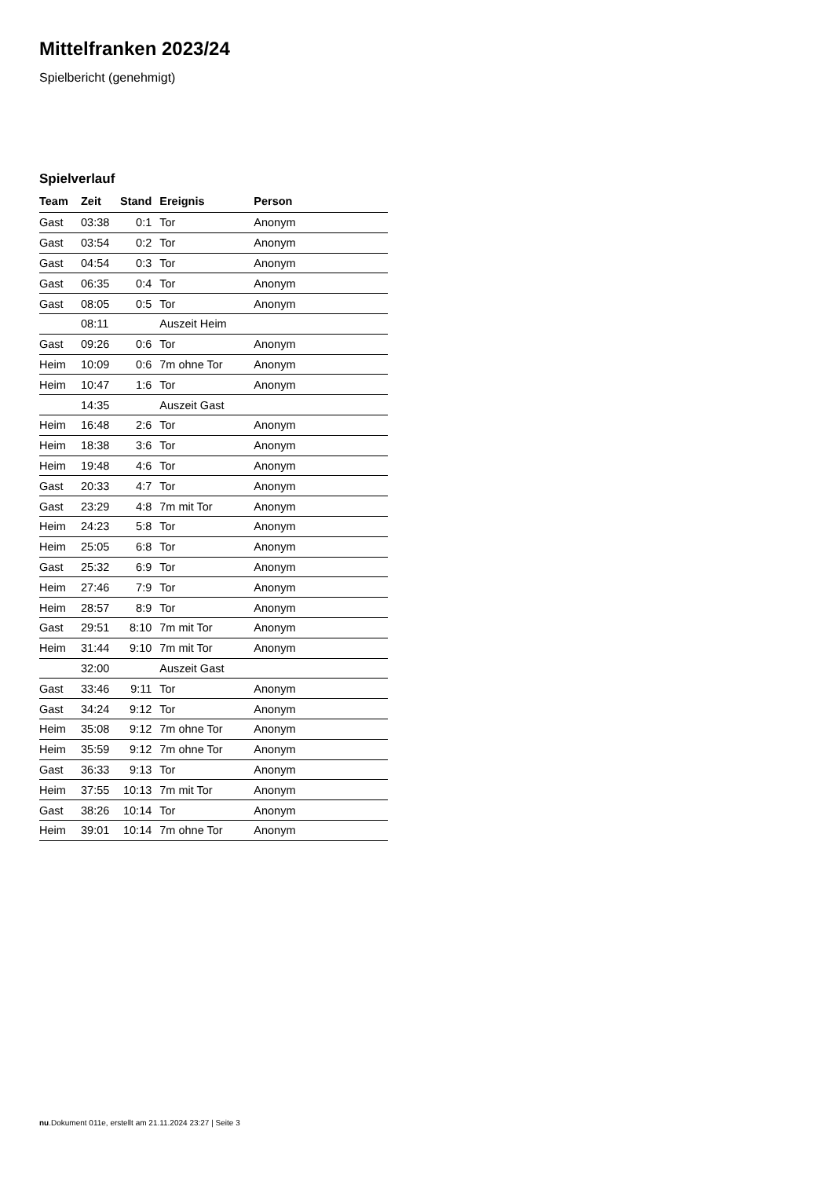Mittelfranken 2023/24
Spielbericht (genehmigt)
Spielverlauf
| Team | Zeit | Stand | Ereignis | Person |
| --- | --- | --- | --- | --- |
| Gast | 03:38 | 0:1 | Tor | Anonym |
| Gast | 03:54 | 0:2 | Tor | Anonym |
| Gast | 04:54 | 0:3 | Tor | Anonym |
| Gast | 06:35 | 0:4 | Tor | Anonym |
| Gast | 08:05 | 0:5 | Tor | Anonym |
| | 08:11 | | Auszeit Heim | |
| Gast | 09:26 | 0:6 | Tor | Anonym |
| Heim | 10:09 | 0:6 | 7m ohne Tor | Anonym |
| Heim | 10:47 | 1:6 | Tor | Anonym |
| | 14:35 | | Auszeit Gast | |
| Heim | 16:48 | 2:6 | Tor | Anonym |
| Heim | 18:38 | 3:6 | Tor | Anonym |
| Heim | 19:48 | 4:6 | Tor | Anonym |
| Gast | 20:33 | 4:7 | Tor | Anonym |
| Gast | 23:29 | 4:8 | 7m mit Tor | Anonym |
| Heim | 24:23 | 5:8 | Tor | Anonym |
| Heim | 25:05 | 6:8 | Tor | Anonym |
| Gast | 25:32 | 6:9 | Tor | Anonym |
| Heim | 27:46 | 7:9 | Tor | Anonym |
| Heim | 28:57 | 8:9 | Tor | Anonym |
| Gast | 29:51 | 8:10 | 7m mit Tor | Anonym |
| Heim | 31:44 | 9:10 | 7m mit Tor | Anonym |
| | 32:00 | | Auszeit Gast | |
| Gast | 33:46 | 9:11 | Tor | Anonym |
| Gast | 34:24 | 9:12 | Tor | Anonym |
| Heim | 35:08 | 9:12 | 7m ohne Tor | Anonym |
| Heim | 35:59 | 9:12 | 7m ohne Tor | Anonym |
| Gast | 36:33 | 9:13 | Tor | Anonym |
| Heim | 37:55 | 10:13 | 7m mit Tor | Anonym |
| Gast | 38:26 | 10:14 | Tor | Anonym |
| Heim | 39:01 | 10:14 | 7m ohne Tor | Anonym |
nu.Dokument 011e, erstellt am 21.11.2024 23:27 | Seite 3